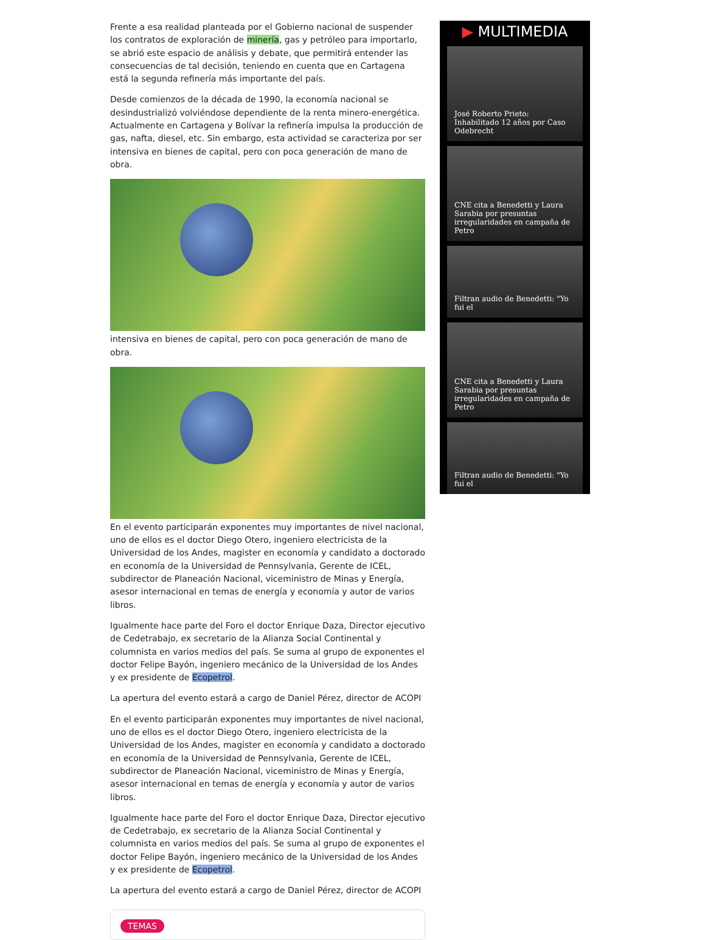Frente a esa realidad planteada por el Gobierno nacional de suspender los contratos de exploración de minería, gas y petróleo para importarlo, se abrió este espacio de análisis y debate, que permitirá entender las consecuencias de tal decisión, teniendo en cuenta que en Cartagena está la segunda refinería más importante del país.
Desde comienzos de la década de 1990, la economía nacional se desindustrializó volviéndose dependiente de la renta minero-energética. Actualmente en Cartagena y Bolívar la refinería impulsa la producción de gas, nafta, diesel, etc. Sin embargo, esta actividad se caracteriza por ser intensiva en bienes de capital, pero con poca generación de mano de obra.
intensiva en bienes de capital, pero con poca generación de mano de obra.
En el evento participarán exponentes muy importantes de nivel nacional, uno de ellos es el doctor Diego Otero, ingeniero electricista de la Universidad de los Andes, magister en economía y candidato a doctorado en economía de la Universidad de Pennsylvania, Gerente de ICEL, subdirector de Planeación Nacional, viceministro de Minas y Energía, asesor internacional en temas de energía y economía y autor de varios libros.
Igualmente hace parte del Foro el doctor Enrique Daza, Director ejecutivo de Cedetrabajo, ex secretario de la Alianza Social Continental y columnista en varios medios del país. Se suma al grupo de exponentes el doctor Felipe Bayón, ingeniero mecánico de la Universidad de los Andes y ex presidente de Ecopetrol.
La apertura del evento estará a cargo de Daniel Pérez, director de ACOPI
En el evento participarán exponentes muy importantes de nivel nacional, uno de ellos es el doctor Diego Otero, ingeniero electricista de la Universidad de los Andes, magister en economía y candidato a doctorado en economía de la Universidad de Pennsylvania, Gerente de ICEL, subdirector de Planeación Nacional, viceministro de Minas y Energía, asesor internacional en temas de energía y economía y autor de varios libros.
Igualmente hace parte del Foro el doctor Enrique Daza, Director ejecutivo de Cedetrabajo, ex secretario de la Alianza Social Continental y columnista en varios medios del país. Se suma al grupo de exponentes el doctor Felipe Bayón, ingeniero mecánico de la Universidad de los Andes y ex presidente de Ecopetrol.
La apertura del evento estará a cargo de Daniel Pérez, director de ACOPI
TEMAS
▶ MULTIMEDIA
José Roberto Prieto: Inhabilitado 12 años por Caso Odebrecht
CNE cita a Benedetti y Laura Sarabia por presuntas irregularidades en campaña de Petro
Filtran audio de Benedetti: "Yo fui el
CNE cita a Benedetti y Laura Sarabia por presuntas irregularidades en campaña de Petro
Filtran audio de Benedetti: "Yo fui el